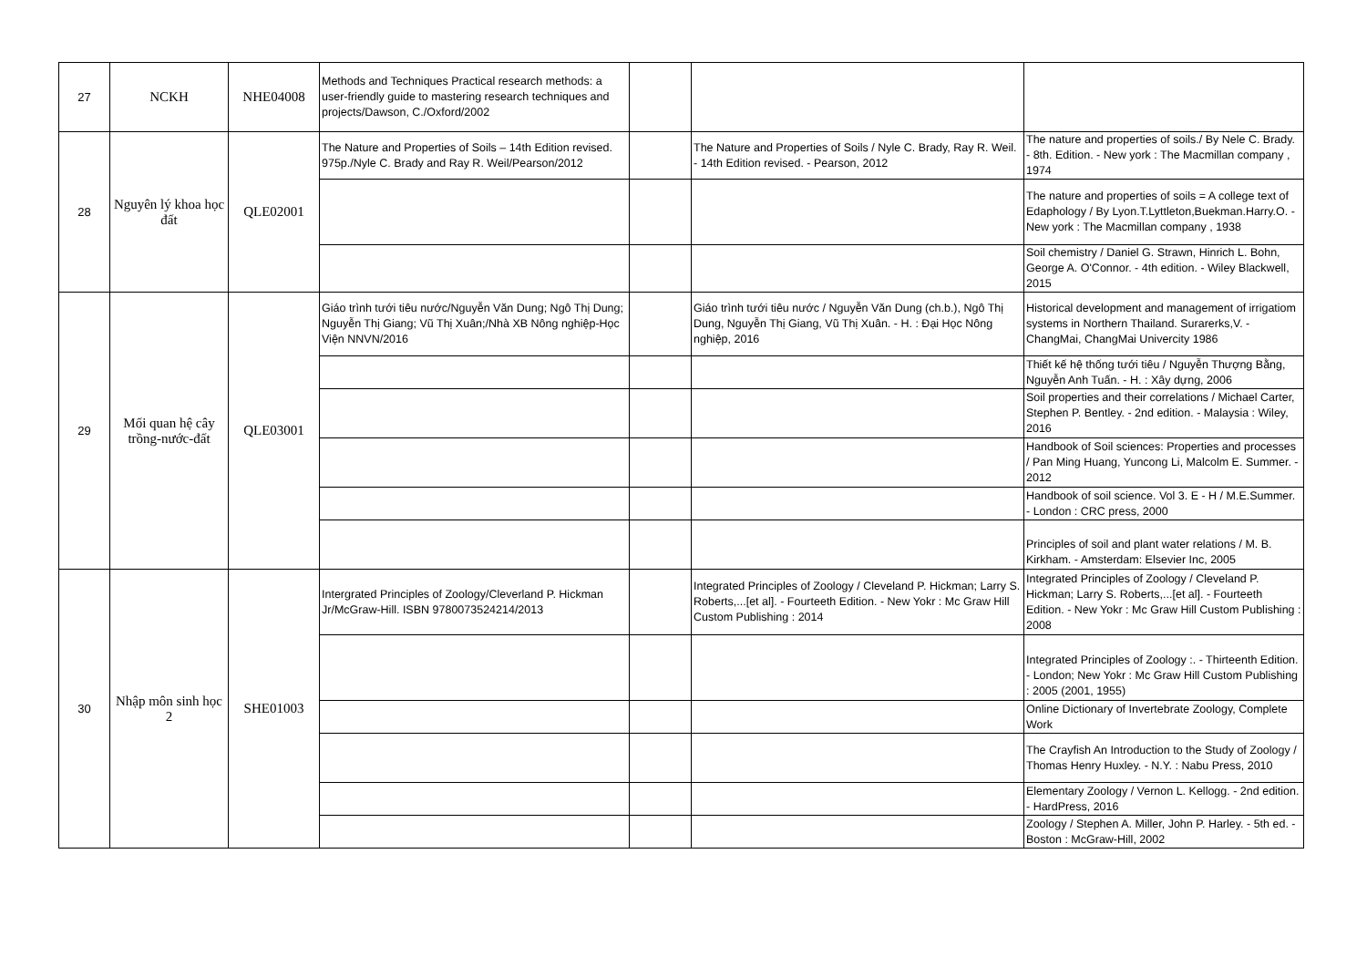| 27 | NCKH | NHE04008 | Methods and Techniques Practical research methods: a user-friendly guide to mastering research techniques and projects/Dawson, C./Oxford/2002 | | | |
| 28 | Nguyên lý khoa học đất | QLE02001 | The Nature and Properties of Soils – 14th Edition revised. 975p./Nyle C. Brady and Ray R. Weil/Pearson/2012 | | The Nature and Properties of Soils / Nyle C. Brady, Ray R. Weil. - 14th Edition revised. - Pearson, 2012 | The nature and properties of soils./ By Nele C. Brady. - 8th. Edition. - New york : The Macmillan company , 1974 |
| | | | | | | The nature and properties of soils = A college text of Edaphology / By Lyon.T.Lyttleton,Buekman.Harry.O. - New york : The Macmillan company , 1938 |
| | | | | | | Soil chemistry / Daniel G. Strawn, Hinrich L. Bohn, George A. O'Connor. - 4th edition. - Wiley Blackwell, 2015 |
| 29 | Mối quan hệ cây trồng-nước-đất | QLE03001 | Giáo trình tưới tiêu nước/Nguyễn Văn Dung; Ngô Thị Dung; Nguyễn Thị Giang; Vũ Thị Xuân;/Nhà XB Nông nghiệp-Học Viện NNVN/2016 | | Giáo trình tưới tiêu nước / Nguyễn Văn Dung (ch.b.), Ngô Thị Dung, Nguyễn Thị Giang, Vũ Thị Xuân. - H. : Đại Học Nông nghiệp, 2016 | Historical development and management of irrigatiom systems in Northern Thailand. Surarerks,V. - ChangMai, ChangMai Univercity 1986 |
| | | | | | | Thiết kế hệ thống tưới tiêu / Nguyễn Thượng Bằng, Nguyễn Anh Tuấn. - H. : Xây dựng, 2006 |
| | | | | | | Soil properties and their correlations / Michael Carter, Stephen P. Bentley. - 2nd edition. - Malaysia : Wiley, 2016 |
| | | | | | | Handbook of Soil sciences: Properties and processes / Pan Ming Huang, Yuncong Li, Malcolm E. Summer. - 2012 |
| | | | | | | Handbook of soil science. Vol 3. E - H / M.E.Summer. - London : CRC press, 2000 |
| | | | | | | Principles of soil and plant water relations / M. B. Kirkham. - Amsterdam: Elsevier Inc, 2005 |
| 30 | Nhập môn sinh học 2 | SHE01003 | Intergrated Principles of Zoology/Cleverland P. Hickman Jr/McGraw-Hill. ISBN 9780073524214/2013 | | Integrated Principles of Zoology / Cleveland P. Hickman; Larry S. Roberts,...[et al]. - Fourteeth Edition. - New Yokr : Mc Graw Hill Custom Publishing : 2014 | Integrated Principles of Zoology / Cleveland P. Hickman; Larry S. Roberts,...[et al]. - Fourteeth Edition. - New Yokr : Mc Graw Hill Custom Publishing : 2008 |
| | | | | | | Integrated Principles of Zoology :. - Thirteenth Edition. - London; New Yokr : Mc Graw Hill Custom Publishing : 2005 (2001, 1955) |
| | | | | | | Online Dictionary of Invertebrate Zoology, Complete Work |
| | | | | | | The Crayfish An Introduction to the Study of Zoology / Thomas Henry Huxley. - N.Y. : Nabu Press, 2010 |
| | | | | | | Elementary Zoology / Vernon L. Kellogg. - 2nd edition. - HardPress, 2016 |
| | | | | | | Zoology / Stephen A. Miller, John P. Harley. - 5th ed. - Boston : McGraw-Hill, 2002 |